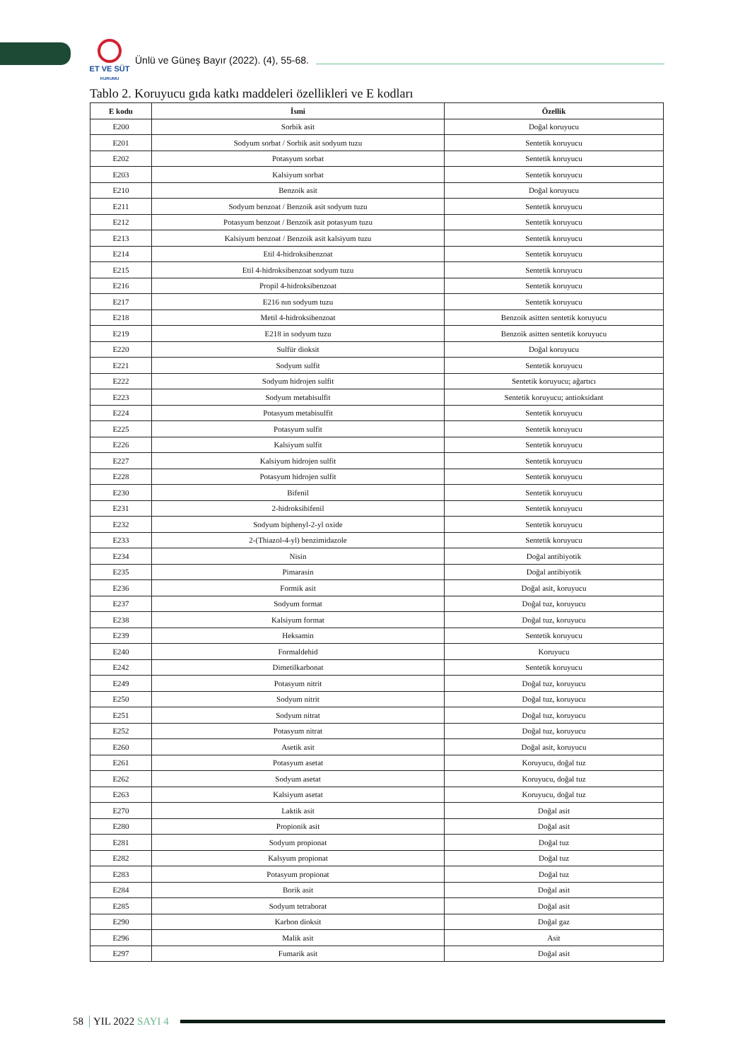ET VE SÜT
KURUMU
Ünlü ve Güneş Bayır (2022). (4), 55-68.
Tablo 2. Koruyucu gıda katkı maddeleri özellikleri ve E kodları
| E kodu | İsmi | Özellik |
| --- | --- | --- |
| E200 | Sorbik asit | Doğal koruyucu |
| E201 | Sodyum sorbat / Sorbik asit sodyum tuzu | Sentetik koruyucu |
| E202 | Potasyum sorbat | Sentetik koruyucu |
| E203 | Kalsiyum sorbat | Sentetik koruyucu |
| E210 | Benzoik asit | Doğal koruyucu |
| E211 | Sodyum benzoat / Benzoik asit sodyum tuzu | Sentetik koruyucu |
| E212 | Potasyum benzoat / Benzoik asit potasyum tuzu | Sentetik koruyucu |
| E213 | Kalsiyum benzoat / Benzoik asit kalsiyum tuzu | Sentetik koruyucu |
| E214 | Etil 4-hidroksibenzoat | Sentetik koruyucu |
| E215 | Etil 4-hidroksibenzoat sodyum tuzu | Sentetik koruyucu |
| E216 | Propil 4-hidroksibenzoat | Sentetik koruyucu |
| E217 | E216 nın sodyum tuzu | Sentetik koruyucu |
| E218 | Metil 4-hidroksibenzoat | Benzoik asitten sentetik koruyucu |
| E219 | E218 in sodyum tuzu | Benzoik asitten sentetik koruyucu |
| E220 | Sulfür dioksit | Doğal koruyucu |
| E221 | Sodyum sulfit | Sentetik koruyucu |
| E222 | Sodyum hidrojen sulfit | Sentetik koruyucu; ağartıcı |
| E223 | Sodyum metabisulfit | Sentetik koruyucu; antioksidant |
| E224 | Potasyum metabisulfit | Sentetik koruyucu |
| E225 | Potasyum sulfit | Sentetik koruyucu |
| E226 | Kalsiyum sulfit | Sentetik koruyucu |
| E227 | Kalsiyum hidrojen sulfit | Sentetik koruyucu |
| E228 | Potasyum hidrojen sulfit | Sentetik koruyucu |
| E230 | Bifenil | Sentetik koruyucu |
| E231 | 2-hidroksibifenil | Sentetik koruyucu |
| E232 | Sodyum biphenyl-2-yl oxide | Sentetik koruyucu |
| E233 | 2-(Thiazol-4-yl) benzimidazole | Sentetik koruyucu |
| E234 | Nisin | Doğal antibiyotik |
| E235 | Pimarasin | Doğal antibiyotik |
| E236 | Formik asit | Doğal asit, koruyucu |
| E237 | Sodyum format | Doğal tuz, koruyucu |
| E238 | Kalsiyum format | Doğal tuz, koruyucu |
| E239 | Heksamin | Sentetik koruyucu |
| E240 | Formaldehid | Koruyucu |
| E242 | Dimetilkarbonat | Sentetik koruyucu |
| E249 | Potasyum nitrit | Doğal tuz, koruyucu |
| E250 | Sodyum nitrit | Doğal tuz, koruyucu |
| E251 | Sodyum nitrat | Doğal tuz, koruyucu |
| E252 | Potasyum nitrat | Doğal tuz, koruyucu |
| E260 | Asetik asit | Doğal asit, koruyucu |
| E261 | Potasyum asetat | Koruyucu, doğal tuz |
| E262 | Sodyum asetat | Koruyucu, doğal tuz |
| E263 | Kalsiyum asetat | Koruyucu, doğal tuz |
| E270 | Laktik asit | Doğal asit |
| E280 | Propionik asit | Doğal asit |
| E281 | Sodyum propionat | Doğal tuz |
| E282 | Kalsyum propionat | Doğal tuz |
| E283 | Potasyum propionat | Doğal tuz |
| E284 | Borik asit | Doğal asit |
| E285 | Sodyum tetraborat | Doğal asit |
| E290 | Karbon dioksit | Doğal gaz |
| E296 | Malik asit | Asit |
| E297 | Fumarik asit | Doğal asit |
58 YIL 2022 SAYI 4